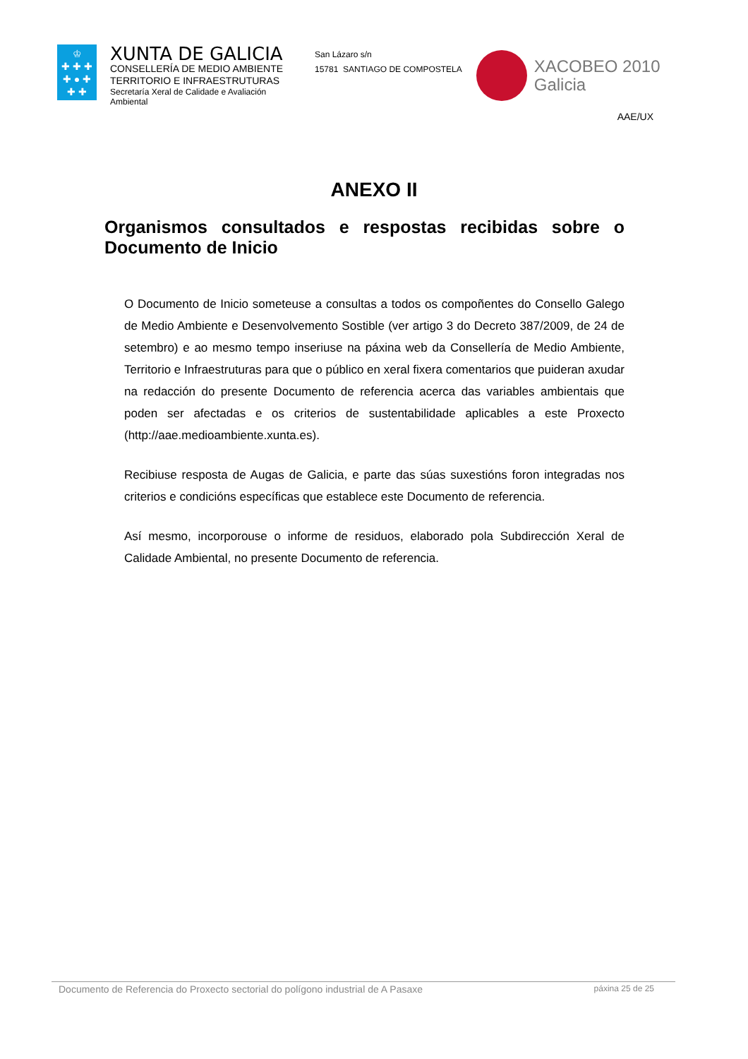♔
✚ ✚ ✚
✚ ● ✚
✚ ✚
XUNTA DE GALICIA
CONSELLERÍA DE MEDIO AMBIENTE
TERRITORIO E INFRAESTRUTURAS
Secretaría Xeral de Calidade e Avaliación Ambiental
San Lázaro s/n
15781 SANTIAGO DE COMPOSTELA
XACOBEO 2010
Galicia
AAE/UX
ANEXO II
Organismos consultados e respostas recibidas sobre o Documento de Inicio
O Documento de Inicio someteuse a consultas a todos os compoñentes do Consello Galego de Medio Ambiente e Desenvolvemento Sostible (ver artigo 3 do Decreto 387/2009, de 24 de setembro) e ao mesmo tempo inseriuse na páxina web da Consellería de Medio Ambiente, Territorio e Infraestruturas para que o público en xeral fixera comentarios que puideran axudar na redacción do presente Documento de referencia acerca das variables ambientais que poden ser afectadas e os criterios de sustentabilidade aplicables a este Proxecto (http://aae.medioambiente.xunta.es).
Recibiuse resposta de Augas de Galicia, e parte das súas suxestións foron integradas nos criterios e condicións específicas que establece este Documento de referencia.
Así mesmo, incorporouse o informe de residuos, elaborado pola Subdirección Xeral de Calidade Ambiental, no presente Documento de referencia.
Documento de Referencia do Proxecto sectorial do polígono industrial de A Pasaxe páxina 25 de 25